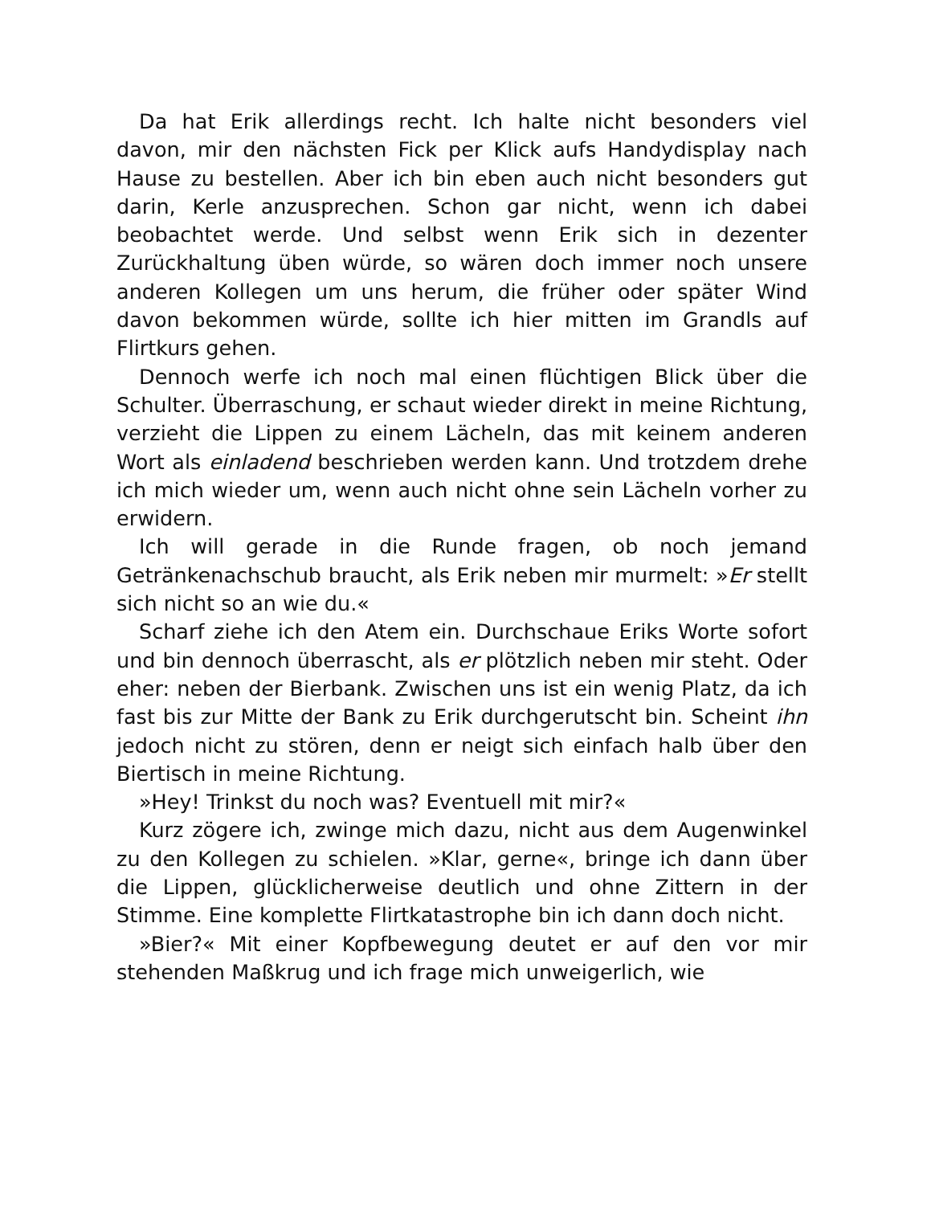Da hat Erik allerdings recht. Ich halte nicht besonders viel davon, mir den nächsten Fick per Klick aufs Handydisplay nach Hause zu bestellen. Aber ich bin eben auch nicht besonders gut darin, Kerle anzusprechen. Schon gar nicht, wenn ich dabei beobachtet werde. Und selbst wenn Erik sich in dezenter Zurückhaltung üben würde, so wären doch immer noch unsere anderen Kollegen um uns herum, die früher oder später Wind davon bekommen würde, sollte ich hier mitten im Grandls auf Flirtkurs gehen.
Dennoch werfe ich noch mal einen flüchtigen Blick über die Schulter. Überraschung, er schaut wieder direkt in meine Richtung, verzieht die Lippen zu einem Lächeln, das mit keinem anderen Wort als einladend beschrieben werden kann. Und trotzdem drehe ich mich wieder um, wenn auch nicht ohne sein Lächeln vorher zu erwidern.
Ich will gerade in die Runde fragen, ob noch jemand Getränkenachschub braucht, als Erik neben mir murmelt: »Er stellt sich nicht so an wie du.«
Scharf ziehe ich den Atem ein. Durchschaue Eriks Worte sofort und bin dennoch überrascht, als er plötzlich neben mir steht. Oder eher: neben der Bierbank. Zwischen uns ist ein wenig Platz, da ich fast bis zur Mitte der Bank zu Erik durchgerutscht bin. Scheint ihn jedoch nicht zu stören, denn er neigt sich einfach halb über den Biertisch in meine Richtung.
»Hey! Trinkst du noch was? Eventuell mit mir?«
Kurz zögere ich, zwinge mich dazu, nicht aus dem Augenwinkel zu den Kollegen zu schielen. »Klar, gerne«, bringe ich dann über die Lippen, glücklicherweise deutlich und ohne Zittern in der Stimme. Eine komplette Flirtkatastrophe bin ich dann doch nicht.
»Bier?« Mit einer Kopfbewegung deutet er auf den vor mir stehenden Maßkrug und ich frage mich unweigerlich, wie